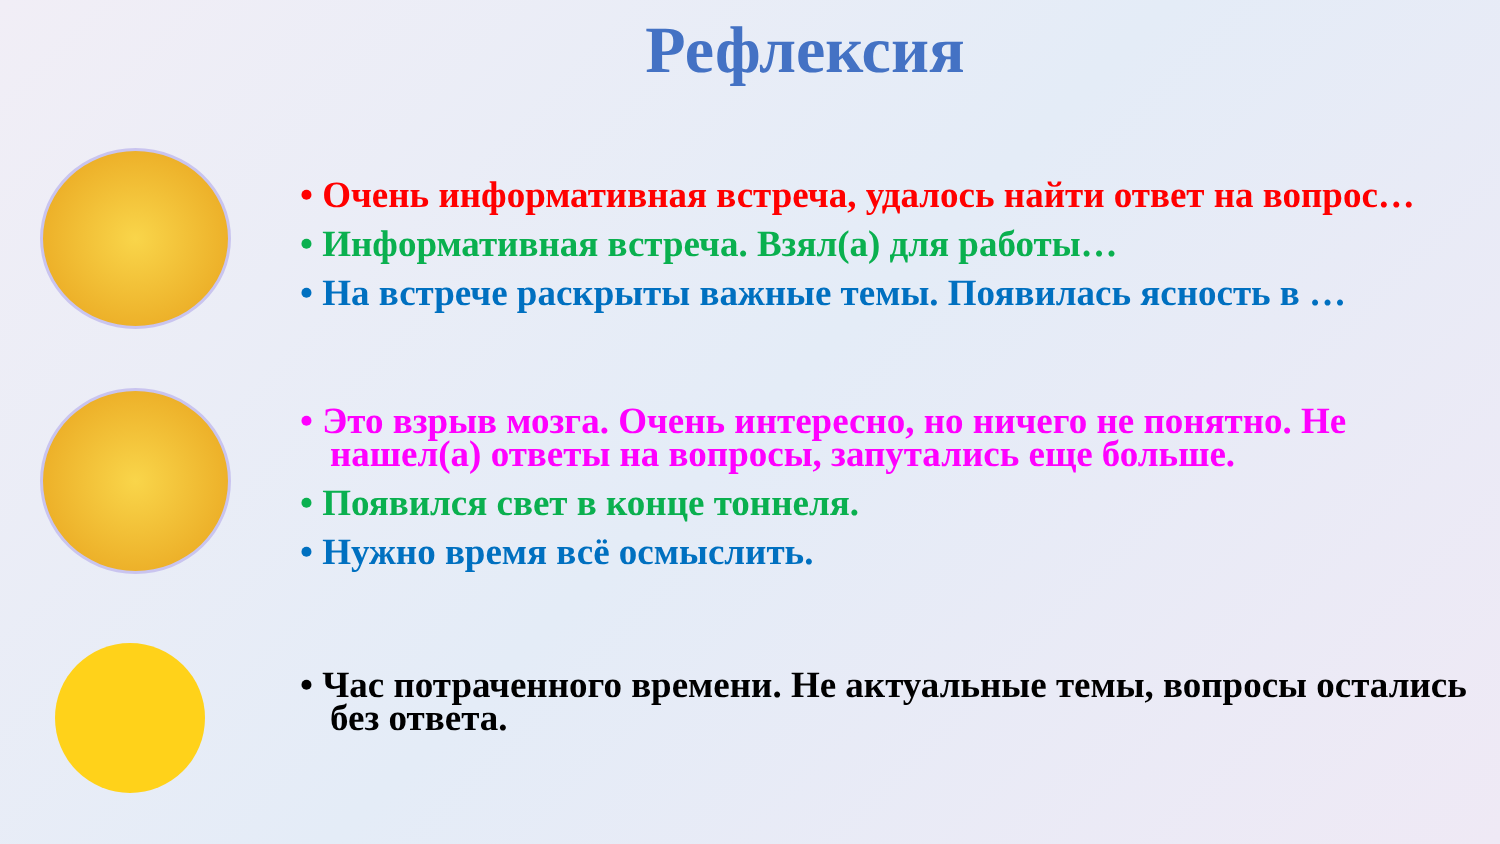Рефлексия
• Очень информативная встреча, удалось найти ответ на вопрос…
• Информативная встреча. Взял(а) для работы…
• На встрече раскрыты важные темы. Появилась ясность в …
• Это взрыв мозга. Очень интересно, но ничего не понятно. Не нашел(а) ответы на вопросы, запутались еще больше.
• Появился свет в конце тоннеля.
• Нужно время всё осмыслить.
• Час потраченного времени. Не актуальные темы, вопросы остались без ответа.